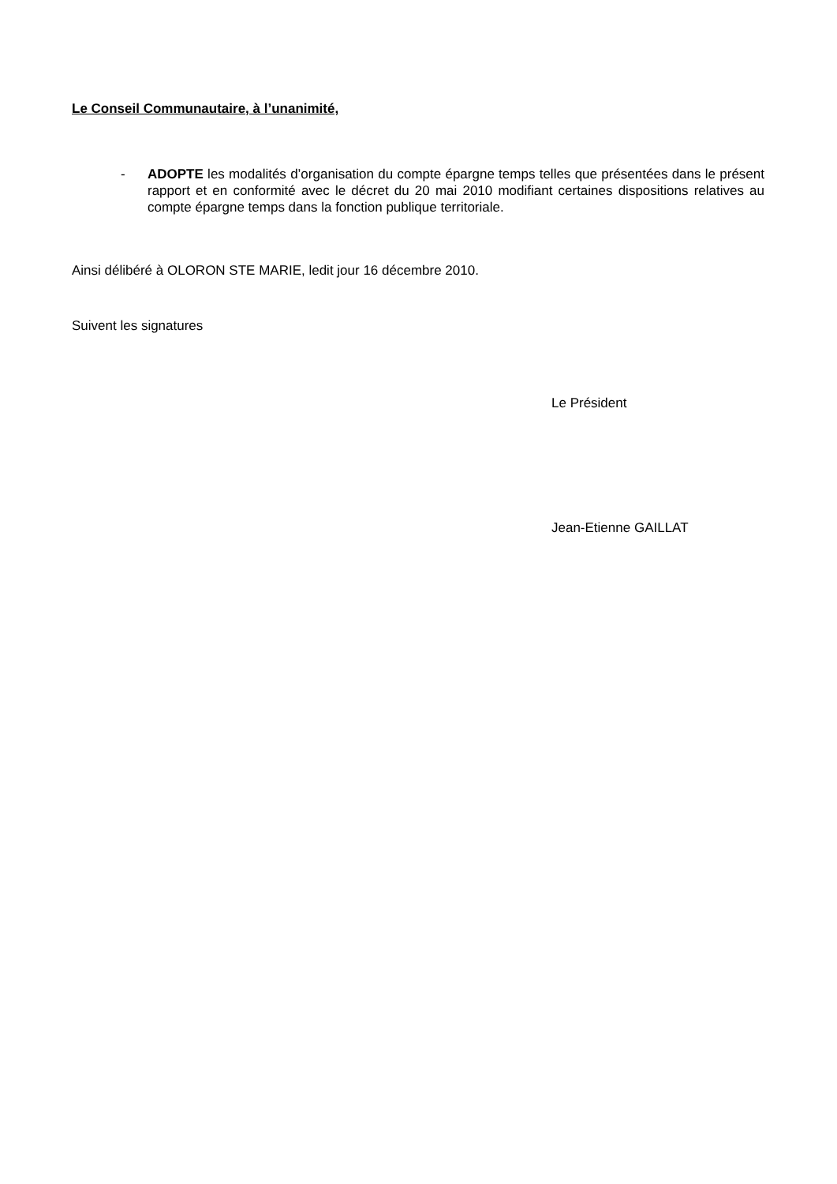Le Conseil Communautaire, à l’unanimité,
- ADOPTE les modalités d’organisation du compte épargne temps telles que présentées dans le présent rapport et en conformité avec le décret du 20 mai 2010 modifiant certaines dispositions relatives au compte épargne temps dans la fonction publique territoriale.
Ainsi délibéré à OLORON STE MARIE, ledit jour 16 décembre 2010.
Suivent les signatures
Le Président
Jean-Etienne GAILLAT